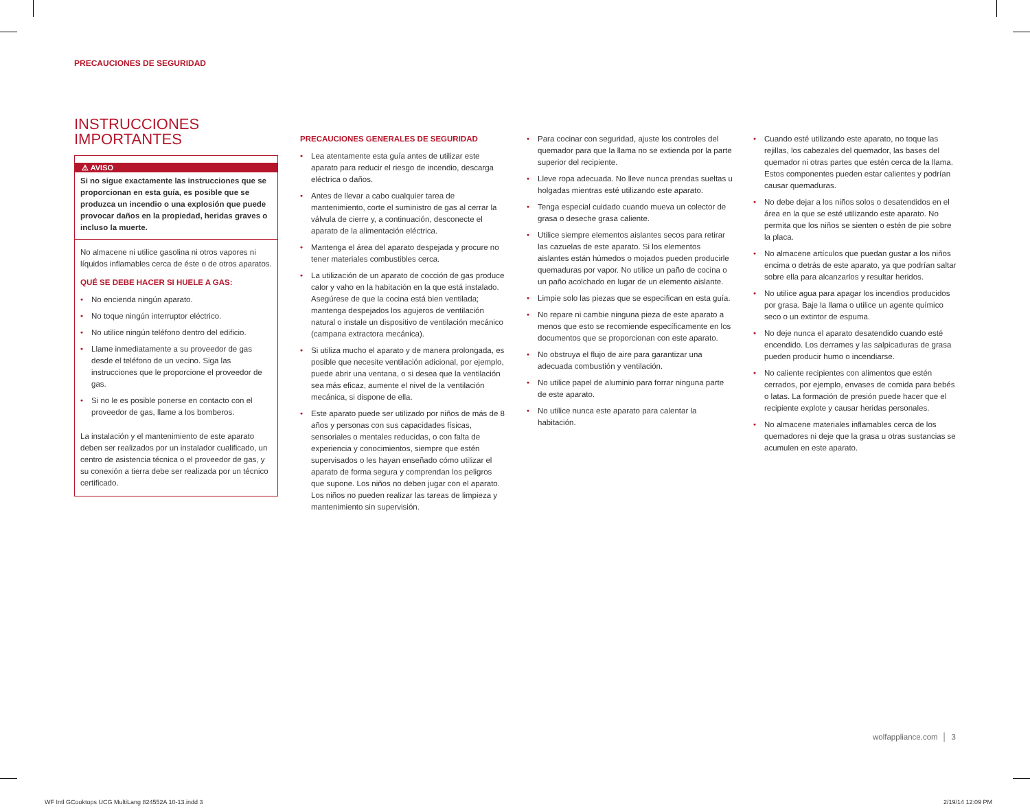PRECAUCIONES DE SEGURIDAD
INSTRUCCIONES
IMPORTANTES
⚠ AVISO
Si no sigue exactamente las instrucciones que se proporcionan en esta guía, es posible que se produzca un incendio o una explosión que puede provocar daños en la propiedad, heridas graves o incluso la muerte.
No almacene ni utilice gasolina ni otros vapores ni líquidos inflamables cerca de éste o de otros aparatos.
QUÉ SE DEBE HACER SI HUELE A GAS:
• No encienda ningún aparato.
• No toque ningún interruptor eléctrico.
• No utilice ningún teléfono dentro del edificio.
• Llame inmediatamente a su proveedor de gas desde el teléfono de un vecino. Siga las instrucciones que le proporcione el proveedor de gas.
• Si no le es posible ponerse en contacto con el proveedor de gas, llame a los bomberos.
La instalación y el mantenimiento de este aparato deben ser realizados por un instalador cualificado, un centro de asistencia técnica o el proveedor de gas, y su conexión a tierra debe ser realizada por un técnico certificado.
PRECAUCIONES GENERALES DE SEGURIDAD
• Lea atentamente esta guía antes de utilizar este aparato para reducir el riesgo de incendio, descarga eléctrica o daños.
• Antes de llevar a cabo cualquier tarea de mantenimiento, corte el suministro de gas al cerrar la válvula de cierre y, a continuación, desconecte el aparato de la alimentación eléctrica.
• Mantenga el área del aparato despejada y procure no tener materiales combustibles cerca.
• La utilización de un aparato de cocción de gas produce calor y vaho en la habitación en la que está instalado. Asegúrese de que la cocina está bien ventilada; mantenga despejados los agujeros de ventilación natural o instale un dispositivo de ventilación mecánico (campana extractora mecánica).
• Si utiliza mucho el aparato y de manera prolongada, es posible que necesite ventilación adicional, por ejemplo, puede abrir una ventana, o si desea que la ventilación sea más eficaz, aumente el nivel de la ventilación mecánica, si dispone de ella.
• Este aparato puede ser utilizado por niños de más de 8 años y personas con sus capacidades físicas, sensoriales o mentales reducidas, o con falta de experiencia y conocimientos, siempre que estén supervisados o les hayan enseñado cómo utilizar el aparato de forma segura y comprendan los peligros que supone. Los niños no deben jugar con el aparato. Los niños no pueden realizar las tareas de limpieza y mantenimiento sin supervisión.
• Para cocinar con seguridad, ajuste los controles del quemador para que la llama no se extienda por la parte superior del recipiente.
• Lleve ropa adecuada. No lleve nunca prendas sueltas u holgadas mientras esté utilizando este aparato.
• Tenga especial cuidado cuando mueva un colector de grasa o deseche grasa caliente.
• Utilice siempre elementos aislantes secos para retirar las cazuelas de este aparato. Si los elementos aislantes están húmedos o mojados pueden producirle quemaduras por vapor. No utilice un paño de cocina o un paño acolchado en lugar de un elemento aislante.
• Limpie solo las piezas que se especifican en esta guía.
• No repare ni cambie ninguna pieza de este aparato a menos que esto se recomiende específicamente en los documentos que se proporcionan con este aparato.
• No obstruya el flujo de aire para garantizar una adecuada combustión y ventilación.
• No utilice papel de aluminio para forrar ninguna parte de este aparato.
• No utilice nunca este aparato para calentar la habitación.
• Cuando esté utilizando este aparato, no toque las rejillas, los cabezales del quemador, las bases del quemador ni otras partes que estén cerca de la llama. Estos componentes pueden estar calientes y podrían causar quemaduras.
• No debe dejar a los niños solos o desatendidos en el área en la que se esté utilizando este aparato. No permita que los niños se sienten o estén de pie sobre la placa.
• No almacene artículos que puedan gustar a los niños encima o detrás de este aparato, ya que podrían saltar sobre ella para alcanzarlos y resultar heridos.
• No utilice agua para apagar los incendios producidos por grasa. Baje la llama o utilice un agente químico seco o un extintor de espuma.
• No deje nunca el aparato desatendido cuando esté encendido. Los derrames y las salpicaduras de grasa pueden producir humo o incendiarse.
• No caliente recipientes con alimentos que estén cerrados, por ejemplo, envases de comida para bebés o latas. La formación de presión puede hacer que el recipiente explote y causar heridas personales.
• No almacene materiales inflamables cerca de los quemadores ni deje que la grasa u otras sustancias se acumulen en este aparato.
wolfappliance.com │ 3
WF Intl GCooktops UCG MultiLang 824552A 10-13.indd 3 2/19/14 12:09 PM